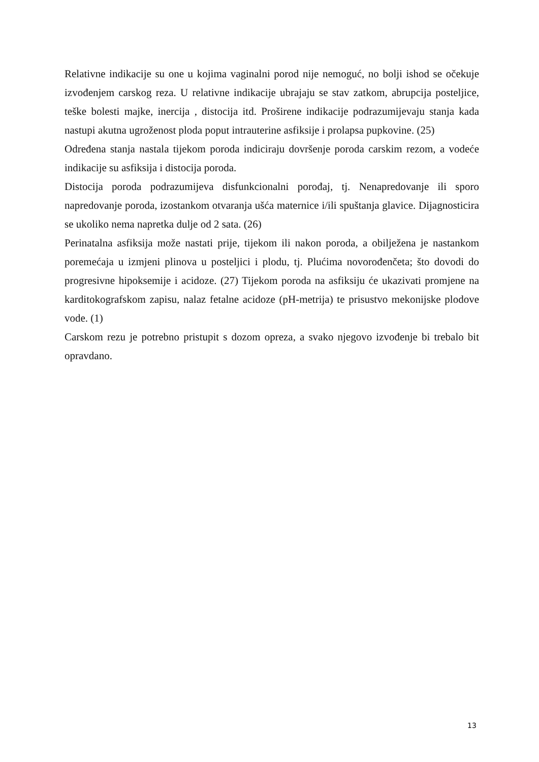Relativne indikacije su one u kojima vaginalni porod nije nemoguć, no bolji ishod se očekuje izvođenjem carskog reza. U relativne indikacije ubrajaju se stav zatkom, abrupcija posteljice, teške bolesti majke, inercija , distocija itd. Proširene indikacije podrazumijevaju stanja kada nastupi akutna ugroženost ploda poput intrauterine asfiksije i prolapsa pupkovine. (25)
Određena stanja nastala tijekom poroda indiciraju dovršenje poroda carskim rezom, a vodeće indikacije su asfiksija i distocija poroda.
Distocija poroda podrazumijeva disfunkcionalni porođaj, tj. Nenapredovanje ili sporo napredovanje poroda, izostankom otvaranja ušća maternice i/ili spuštanja glavice. Dijagnosticira se ukoliko nema napretka dulje od 2 sata. (26)
Perinatalna asfiksija može nastati prije, tijekom ili nakon poroda, a obilježena je nastankom poremećaja u izmjeni plinova u posteljici i plodu, tj. Plućima novorođenčeta; što dovodi do progresivne hipoksemije i acidoze. (27) Tijekom poroda na asfiksiju će ukazivati promjene na karditokografskom zapisu, nalaz fetalne acidoze (pH-metrija) te prisustvo mekonijske plodove vode. (1)
Carskom rezu je potrebno pristupit s dozom opreza, a svako njegovo izvođenje bi trebalo bit opravdano.
13